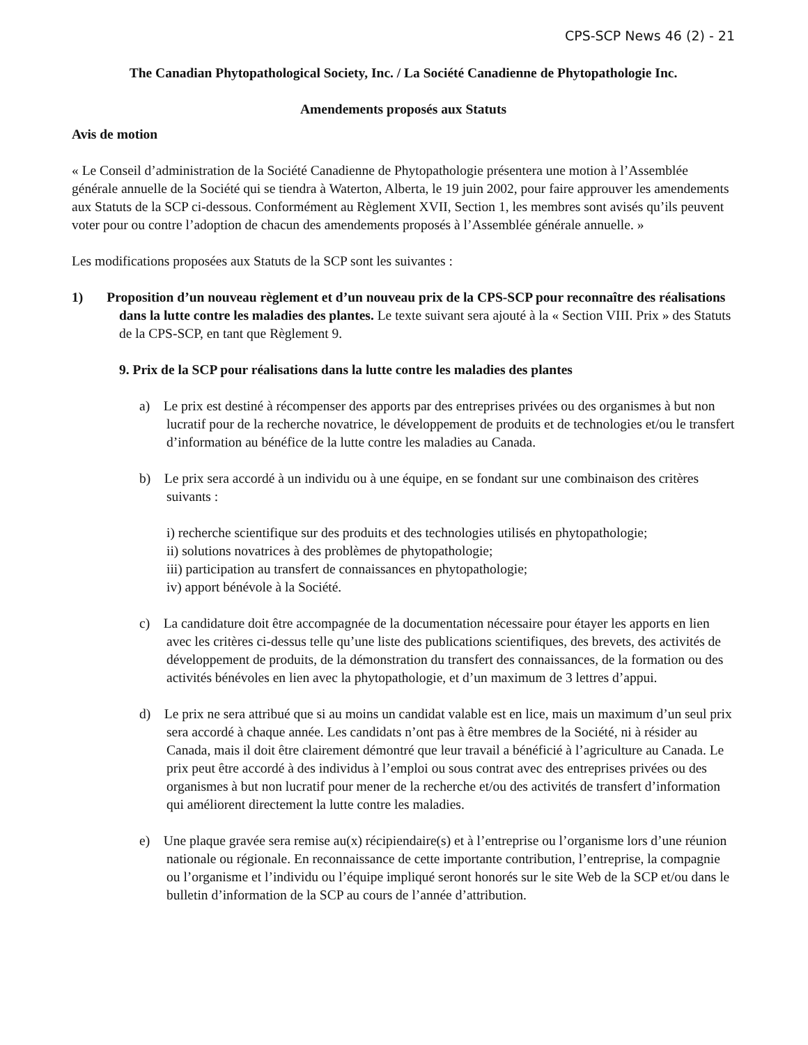CPS-SCP News 46 (2) - 21
The Canadian Phytopathological Society, Inc. / La Société Canadienne de Phytopathologie Inc.
Amendements proposés aux Statuts
Avis de motion
« Le Conseil d’administration de la Société Canadienne de Phytopathologie présentera une motion à l’Assemblée générale annuelle de la Société qui se tiendra à Waterton, Alberta, le 19 juin 2002, pour faire approuver les amendements aux Statuts de la SCP ci-dessous. Conformément au Règlement XVII, Section 1, les membres sont avisés qu’ils peuvent voter pour ou contre l’adoption de chacun des amendements proposés à l’Assemblée générale annuelle. »
Les modifications proposées aux Statuts de la SCP sont les suivantes :
1) Proposition d’un nouveau règlement et d’un nouveau prix de la CPS-SCP pour reconnaître des réalisations dans la lutte contre les maladies des plantes. Le texte suivant sera ajouté à la « Section VIII. Prix » des Statuts de la CPS-SCP, en tant que Règlement 9.
9. Prix de la SCP pour réalisations dans la lutte contre les maladies des plantes
a) Le prix est destiné à récompenser des apports par des entreprises privées ou des organismes à but non lucratif pour de la recherche novatrice, le développement de produits et de technologies et/ou le transfert d’information au bénéfice de la lutte contre les maladies au Canada.
b) Le prix sera accordé à un individu ou à une équipe, en se fondant sur une combinaison des critères suivants :
i) recherche scientifique sur des produits et des technologies utilisés en phytopathologie;
ii) solutions novatrices à des problèmes de phytopathologie;
iii) participation au transfert de connaissances en phytopathologie;
iv) apport bénévole à la Société.
c) La candidature doit être accompagnée de la documentation nécessaire pour étayer les apports en lien avec les critères ci-dessus telle qu’une liste des publications scientifiques, des brevets, des activités de développement de produits, de la démonstration du transfert des connaissances, de la formation ou des activités bénévoles en lien avec la phytopathologie, et d’un maximum de 3 lettres d’appui.
d) Le prix ne sera attribué que si au moins un candidat valable est en lice, mais un maximum d’un seul prix sera accordé à chaque année. Les candidats n’ont pas à être membres de la Société, ni à résider au Canada, mais il doit être clairement démontré que leur travail a bénéficié à l’agriculture au Canada. Le prix peut être accordé à des individus à l’emploi ou sous contrat avec des entreprises privées ou des organismes à but non lucratif pour mener de la recherche et/ou des activités de transfert d’information qui améliorent directement la lutte contre les maladies.
e) Une plaque gravée sera remise au(x) récipiendaire(s) et à l’entreprise ou l’organisme lors d’une réunion nationale ou régionale. En reconnaissance de cette importante contribution, l’entreprise, la compagnie ou l’organisme et l’individu ou l’équipe impliqué seront honorés sur le site Web de la SCP et/ou dans le bulletin d’information de la SCP au cours de l’année d’attribution.